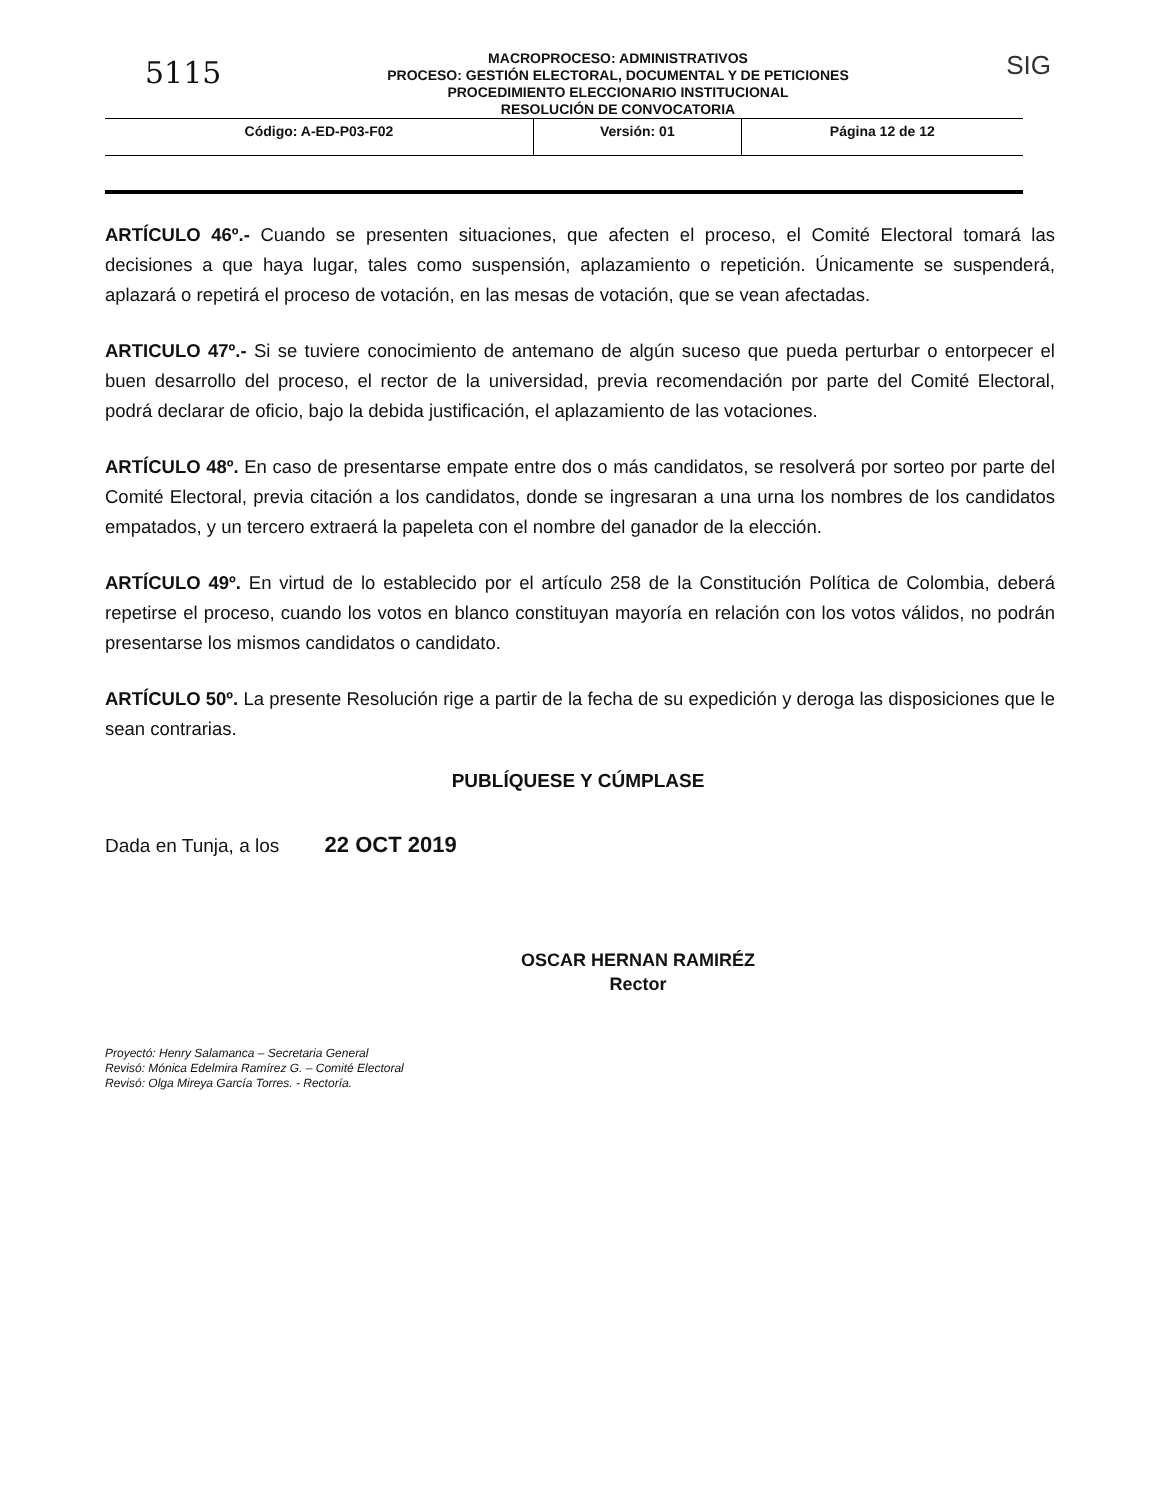5115
MACROPROCESO: ADMINISTRATIVOS
PROCESO: GESTIÓN ELECTORAL, DOCUMENTAL Y DE PETICIONES
PROCEDIMIENTO ELECCIONARIO INSTITUCIONAL
RESOLUCIÓN DE CONVOCATORIA
SIG
| Código: A-ED-P03-F02 | Versión: 01 | Página 12 de 12 |
ARTÍCULO 46º.- Cuando se presenten situaciones, que afecten el proceso, el Comité Electoral tomará las decisiones a que haya lugar, tales como suspensión, aplazamiento o repetición. Únicamente se suspenderá, aplazará o repetirá el proceso de votación, en las mesas de votación, que se vean afectadas.
ARTICULO 47º.- Si se tuviere conocimiento de antemano de algún suceso que pueda perturbar o entorpecer el buen desarrollo del proceso, el rector de la universidad, previa recomendación por parte del Comité Electoral, podrá declarar de oficio, bajo la debida justificación, el aplazamiento de las votaciones.
ARTÍCULO 48º. En caso de presentarse empate entre dos o más candidatos, se resolverá por sorteo por parte del Comité Electoral, previa citación a los candidatos, donde se ingresaran a una urna los nombres de los candidatos empatados, y un tercero extraerá la papeleta con el nombre del ganador de la elección.
ARTÍCULO 49º. En virtud de lo establecido por el artículo 258 de la Constitución Política de Colombia, deberá repetirse el proceso, cuando los votos en blanco constituyan mayoría en relación con los votos válidos, no podrán presentarse los mismos candidatos o candidato.
ARTÍCULO 50º. La presente Resolución rige a partir de la fecha de su expedición y deroga las disposiciones que le sean contrarias.
PUBLÍQUESE Y CÚMPLASE
Dada en Tunja, a los 22 OCT 2019
OSCAR HERNAN RAMIRÉZ
Rector
Proyectó: Henry Salamanca – Secretaria General
Revisó: Mónica Edelmira Ramírez G. – Comité Electoral
Revisó: Olga Mireya García Torres. - Rectoría.